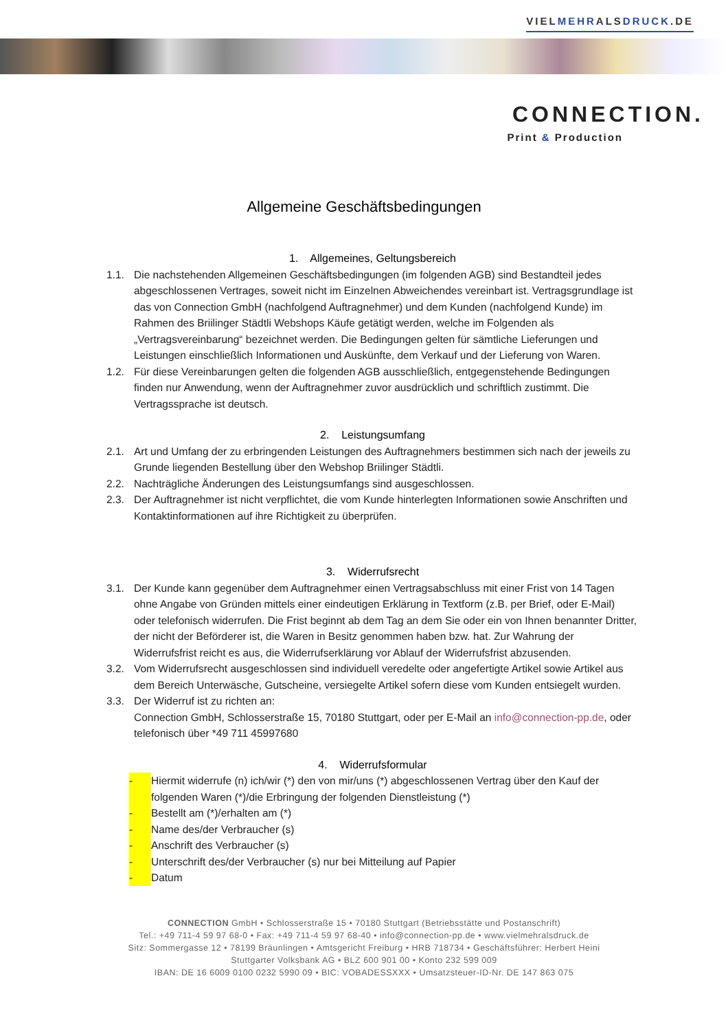VIELMEHRALSDRUCK.DE
CONNECTION.
Print & Production
Allgemeine Geschäftsbedingungen
1. Allgemeines, Geltungsbereich
1.1. Die nachstehenden Allgemeinen Geschäftsbedingungen (im folgenden AGB) sind Bestandteil jedes abgeschlossenen Vertrages, soweit nicht im Einzelnen Abweichendes vereinbart ist. Vertragsgrundlage ist das von Connection GmbH (nachfolgend Auftragnehmer) und dem Kunden (nachfolgend Kunde) im Rahmen des Briilinger Städtli Webshops Käufe getätigt werden, welche im Folgenden als „Vertragsvereinbarung“ bezeichnet werden. Die Bedingungen gelten für sämtliche Lieferungen und Leistungen einschließlich Informationen und Auskünfte, dem Verkauf und der Lieferung von Waren.
1.2. Für diese Vereinbarungen gelten die folgenden AGB ausschließlich, entgegenstehende Bedingungen finden nur Anwendung, wenn der Auftragnehmer zuvor ausdrücklich und schriftlich zustimmt. Die Vertragssprache ist deutsch.
2. Leistungsumfang
2.1. Art und Umfang der zu erbringenden Leistungen des Auftragnehmers bestimmen sich nach der jeweils zu Grunde liegenden Bestellung über den Webshop Briilinger Städtli.
2.2. Nachträgliche Änderungen des Leistungsumfangs sind ausgeschlossen.
2.3. Der Auftragnehmer ist nicht verpflichtet, die vom Kunde hinterlegten Informationen sowie Anschriften und Kontaktinformationen auf ihre Richtigkeit zu überprüfen.
3. Widerrufsrecht
3.1. Der Kunde kann gegenüber dem Auftragnehmer einen Vertragsabschluss mit einer Frist von 14 Tagen ohne Angabe von Gründen mittels einer eindeutigen Erklärung in Textform (z.B. per Brief, oder E-Mail) oder telefonisch widerrufen. Die Frist beginnt ab dem Tag an dem Sie oder ein von Ihnen benannter Dritter, der nicht der Beförderer ist, die Waren in Besitz genommen haben bzw. hat. Zur Wahrung der Widerrufsfrist reicht es aus, die Widerrufserklärung vor Ablauf der Widerrufsfrist abzusenden.
3.2. Vom Widerrufsrecht ausgeschlossen sind individuell veredelte oder angefertigte Artikel sowie Artikel aus dem Bereich Unterwäsche, Gutscheine, versiegelte Artikel sofern diese vom Kunden entsiegelt wurden.
3.3. Der Widerruf ist zu richten an:
Connection GmbH, Schlosserstraße 15, 70180 Stuttgart, oder per E-Mail an info@connection-pp.de, oder telefonisch über *49 711 45997680
4. Widerrufsformular
- Hiermit widerrufe (n) ich/wir (*) den von mir/uns (*) abgeschlossenen Vertrag über den Kauf der folgenden Waren (*)/die Erbringung der folgenden Dienstleistung (*)
- Bestellt am (*)/erhalten am (*)
- Name des/der Verbraucher (s)
- Anschrift des Verbraucher (s)
- Unterschrift des/der Verbraucher (s) nur bei Mitteilung auf Papier
- Datum
CONNECTION GmbH • Schlosserstraße 15 • 70180 Stuttgart (Betriebsstätte und Postanschrift)
Tel.: +49 711-4 59 97 68-0 • Fax: +49 711-4 59 97 68-40 • info@connection-pp.de • www.vielmehralsdruck.de
Sitz: Sommergasse 12 • 78199 Bräunlingen • Amtsgericht Freiburg • HRB 718734 • Geschäftsführer: Herbert Heini
Stuttgarter Volksbank AG • BLZ 600 901 00 • Konto 232 599 009
IBAN: DE 16 6009 0100 0232 5990 09 • BIC: VOBADESSXXX • Umsatzsteuer-ID-Nr. DE 147 863 075